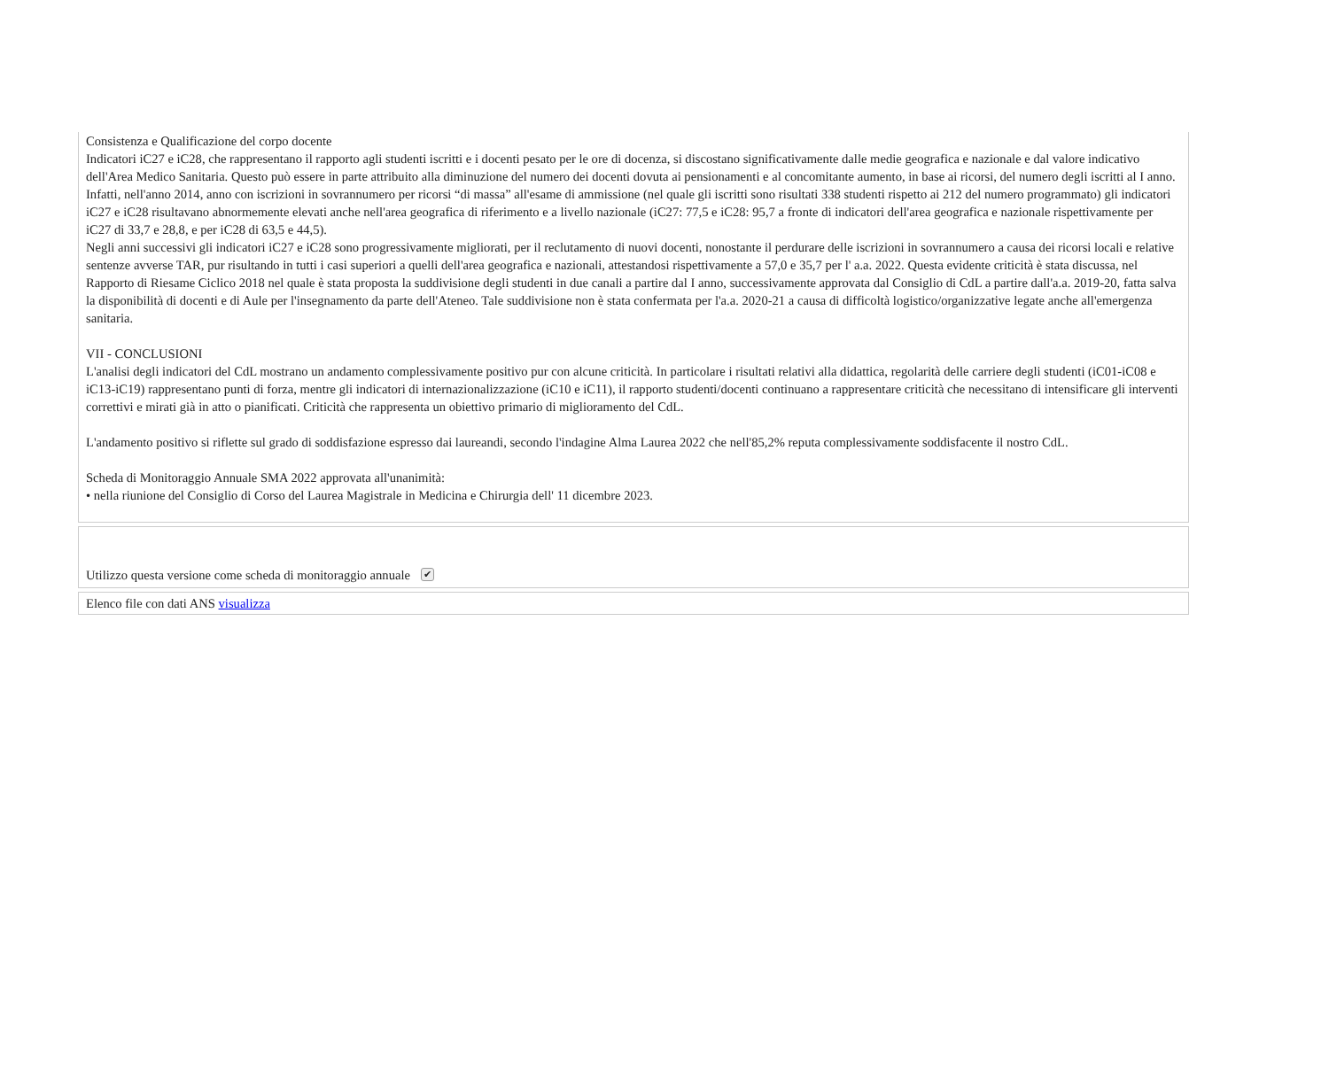Consistenza e Qualificazione del corpo docente
Indicatori iC27 e iC28, che rappresentano il rapporto agli studenti iscritti e i docenti pesato per le ore di docenza, si discostano significativamente dalle medie geografica e nazionale e dal valore indicativo dell'Area Medico Sanitaria. Questo può essere in parte attribuito alla diminuzione del numero dei docenti dovuta ai pensionamenti e al concomitante aumento, in base ai ricorsi, del numero degli iscritti al I anno. Infatti, nell'anno 2014, anno con iscrizioni in sovrannumero per ricorsi “di massa” all'esame di ammissione (nel quale gli iscritti sono risultati 338 studenti rispetto ai 212 del numero programmato) gli indicatori iC27 e iC28 risultavano abnormemente elevati anche nell'area geografica di riferimento e a livello nazionale (iC27: 77,5 e iC28: 95,7 a fronte di indicatori dell'area geografica e nazionale rispettivamente per iC27 di 33,7 e 28,8, e per iC28 di 63,5 e 44,5).
Negli anni successivi gli indicatori iC27 e iC28 sono progressivamente migliorati, per il reclutamento di nuovi docenti, nonostante il perdurare delle iscrizioni in sovrannumero a causa dei ricorsi locali e relative sentenze avverse TAR, pur risultando in tutti i casi superiori a quelli dell'area geografica e nazionali, attestandosi rispettivamente a 57,0 e 35,7 per l' a.a. 2022. Questa evidente criticità è stata discussa, nel Rapporto di Riesame Ciclico 2018 nel quale è stata proposta la suddivisione degli studenti in due canali a partire dal I anno, successivamente approvata dal Consiglio di CdL a partire dall'a.a. 2019-20, fatta salva la disponibilità di docenti e di Aule per l'insegnamento da parte dell'Ateneo. Tale suddivisione non è stata confermata per l'a.a. 2020-21 a causa di difficoltà logistico/organizzative legate anche all'emergenza sanitaria.
VII - CONCLUSIONI
L'analisi degli indicatori del CdL mostrano un andamento complessivamente positivo pur con alcune criticità. In particolare i risultati relativi alla didattica, regolarità delle carriere degli studenti (iC01-iC08 e iC13-iC19) rappresentano punti di forza, mentre gli indicatori di internazionalizzazione (iC10 e iC11), il rapporto studenti/docenti continuano a rappresentare criticità che necessitano di intensificare gli interventi correttivi e mirati già in atto o pianificati. Criticità che rappresenta un obiettivo primario di miglioramento del CdL.
L'andamento positivo si riflette sul grado di soddisfazione espresso dai laureandi, secondo l'indagine Alma Laurea 2022 che nell'85,2% reputa complessivamente soddisfacente il nostro CdL.
Scheda di Monitoraggio Annuale SMA 2022 approvata all'unanimità:
• nella riunione del Consiglio di Corso del Laurea Magistrale in Medicina e Chirurgia dell' 11 dicembre 2023.
Utilizzo questa versione come scheda di monitoraggio annuale ✔
Elenco file con dati ANS visualizza